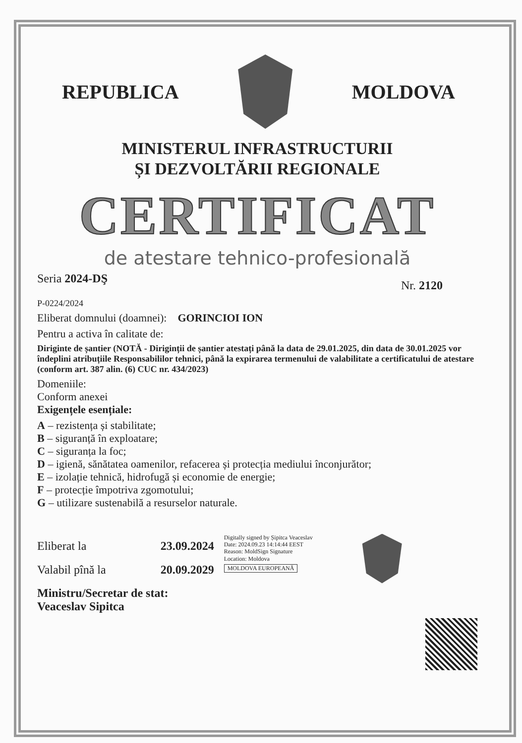REPUBLICA MOLDOVA
MINISTERUL INFRASTRUCTURII
ȘI DEZVOLTĂRII REGIONALE
CERTIFICAT
de atestare tehnico-profesională
Seria 2024-DŞ
Nr. 2120
P-0224/2024
Eliberat domnului (doamnei): GORINCIOI ION
Pentru a activa în calitate de:
Diriginte de șantier (NOTĂ - Diriginții de șantier atestați până la data de 29.01.2025, din data de 30.01.2025 vor îndeplini atribuțiile Responsabililor tehnici, până la expirarea termenului de valabilitate a certificatului de atestare (conform art. 387 alin. (6) CUC nr. 434/2023)
Domeniile:
Conform anexei
Exigențele esențiale:
A – rezistența și stabilitate;
B – siguranță în exploatare;
C – siguranța la foc;
D – igienă, sănătatea oamenilor, refacerea și protecția mediului înconjurător;
E – izolație tehnică, hidrofugă și economie de energie;
F – protecție împotriva zgomotului;
G – utilizare sustenabilă a resurselor naturale.
Eliberat la
Valabil pînă la
23.09.2024
20.09.2029
Digitally signed by Șipitca Veaceslav
Date: 2024.09.23 14:14:44 EEST
Reason: MoldSign Signature
Location: Moldova
MOLDOVA EUROPEANĂ
Ministru/Secretar de stat:
Veaceslav Sipitca